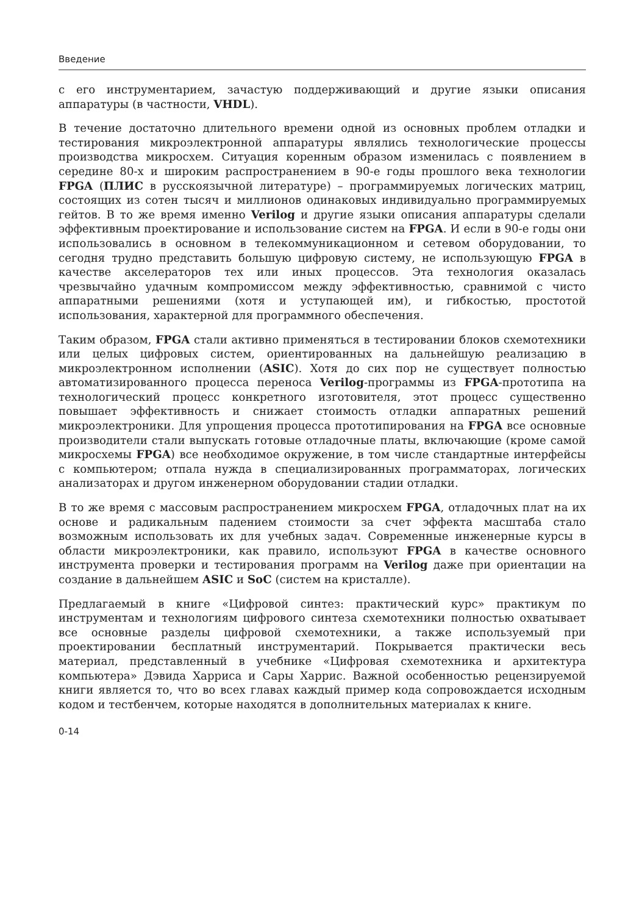Введение
с его инструментарием, зачастую поддерживающий и другие языки описания аппаратуры (в частности, VHDL).
В течение достаточно длительного времени одной из основных проблем отладки и тестирования микроэлектронной аппаратуры являлись технологические процессы производства микросхем. Ситуация коренным образом изменилась с появлением в середине 80-х и широким распространением в 90-е годы прошлого века технологии FPGA (ПЛИС в русскоязычной литературе) – программируемых логических матриц, состоящих из сотен тысяч и миллионов одинаковых индивидуально программируемых гейтов. В то же время именно Verilog и другие языки описания аппаратуры сделали эффективным проектирование и использование систем на FPGA. И если в 90-е годы они использовались в основном в телекоммуникационном и сетевом оборудовании, то сегодня трудно представить большую цифровую систему, не использующую FPGA в качестве акселераторов тех или иных процессов. Эта технология оказалась чрезвычайно удачным компромиссом между эффективностью, сравнимой с чисто аппаратными решениями (хотя и уступающей им), и гибкостью, простотой использования, характерной для программного обеспечения.
Таким образом, FPGA стали активно применяться в тестировании блоков схемотехники или целых цифровых систем, ориентированных на дальнейшую реализацию в микроэлектронном исполнении (ASIC). Хотя до сих пор не существует полностью автоматизированного процесса переноса Verilog-программы из FPGA-прототипа на технологический процесс конкретного изготовителя, этот процесс существенно повышает эффективность и снижает стоимость отладки аппаратных решений микроэлектроники. Для упрощения процесса прототипирования на FPGA все основные производители стали выпускать готовые отладочные платы, включающие (кроме самой микросхемы FPGA) все необходимое окружение, в том числе стандартные интерфейсы с компьютером; отпала нужда в специализированных программаторах, логических анализаторах и другом инженерном оборудовании стадии отладки.
В то же время с массовым распространением микросхем FPGA, отладочных плат на их основе и радикальным падением стоимости за счет эффекта масштаба стало возможным использовать их для учебных задач. Современные инженерные курсы в области микроэлектроники, как правило, используют FPGA в качестве основного инструмента проверки и тестирования программ на Verilog даже при ориентации на создание в дальнейшем ASIC и SoC (систем на кристалле).
Предлагаемый в книге «Цифровой синтез: практический курс» практикум по инструментам и технологиям цифрового синтеза схемотехники полностью охватывает все основные разделы цифровой схемотехники, а также используемый при проектировании бесплатный инструментарий. Покрывается практически весь материал, представленный в учебнике «Цифровая схемотехника и архитектура компьютера» Дэвида Харриса и Сары Харрис. Важной особенностью рецензируемой книги является то, что во всех главах каждый пример кода сопровождается исходным кодом и тестбенчем, которые находятся в дополнительных материалах к книге.
0-14